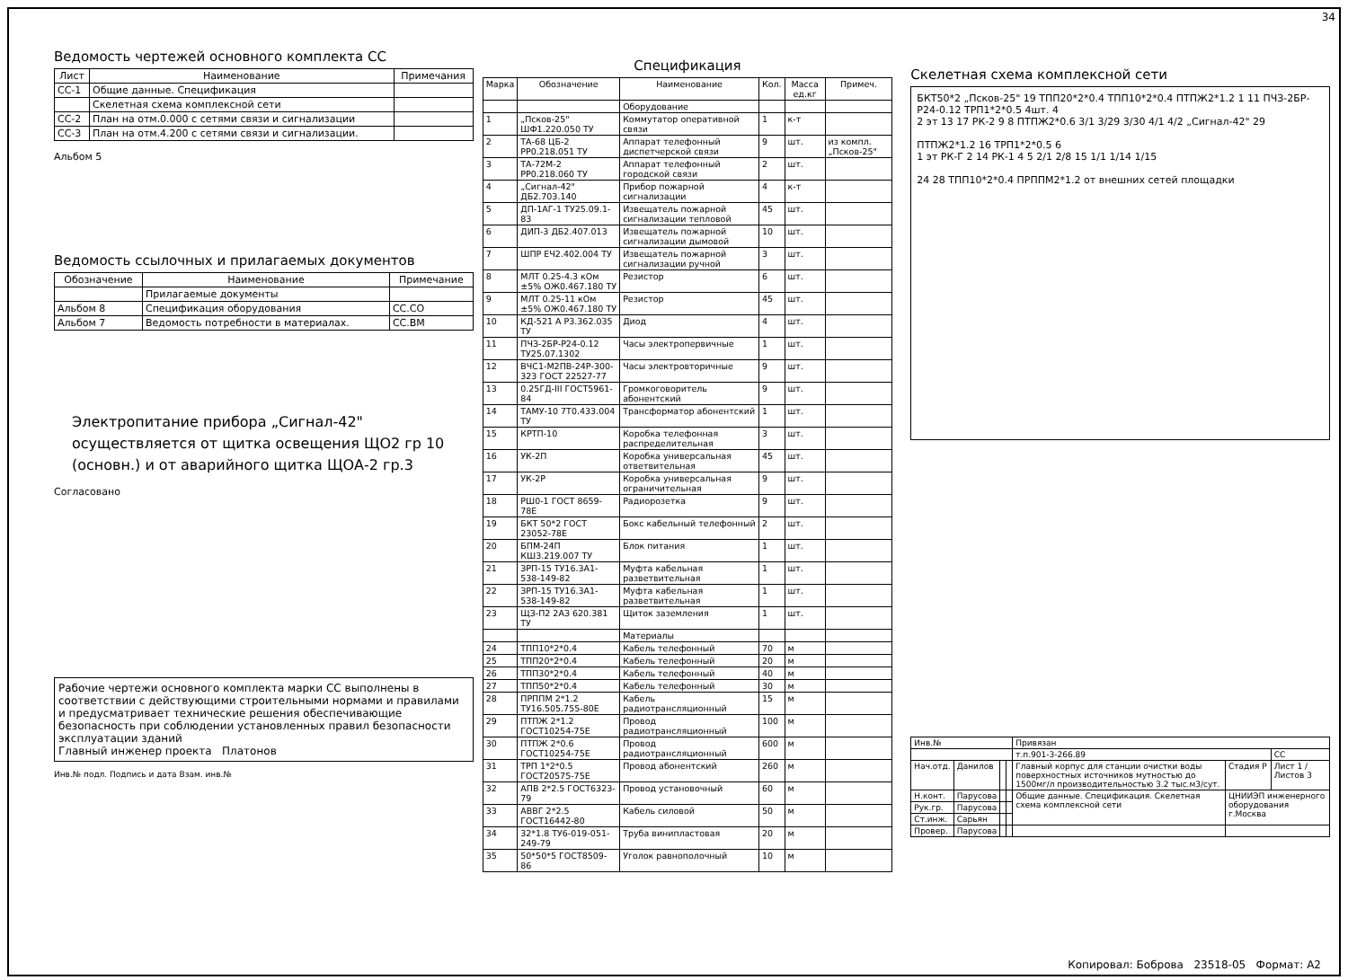34
Ведомость чертежей основного комплекта СС
| Лист | Наименование | Примечания |
| --- | --- | --- |
| СС-1 | Общие данные. Спецификация | |
| | Скелетная схема комплексной сети | |
| СС-2 | План на отм.0.000 с сетями связи и сигнализации | |
| СС-3 | План на отм.4.200 с сетями связи и сигнализации. | |
Альбом 5
Ведомость ссылочных и прилагаемых документов
| Обозначение | Наименование | Примечание |
| --- | --- | --- |
| | Прилагаемые документы | |
| Альбом 8 | Спецификация оборудования | СС.СО |
| Альбом 7 | Ведомость потребности в материалах. | СС.ВМ |
Электропитание прибора „Сигнал-42" осуществляется от щитка освещения ЩО2 гр 10 (основн.) и от аварийного щитка ЩОА-2 гр.3
Согласовано
Рабочие чертежи основного комплекта марки СС выполнены в соответствии с действующими строительными нормами и правилами и предусматривает технические решения обеспечивающие безопасность при соблюдении установленных правил безопасности эксплуатации зданий
Главный инженер проекта Платонов
Инв.№ подл. Подпись и дата Взам. инв.№
Спецификация
| Марка | Обозначение | Наименование | Кол. | Масса ед.кг | Примеч. |
| --- | --- | --- | --- | --- | --- |
| | | Оборудование | | | |
| 1 | „Псков-25" ШФ1.220.050 ТУ | Коммутатор оперативной связи | 1 | к-т | |
| 2 | ТА-68 ЦБ-2 РР0.218.051 ТУ | Аппарат телефонный диспетчерской связи | 9 | шт. | из компл. „Псков-25" |
| 3 | ТА-72М-2 РР0.218.060 ТУ | Аппарат телефонный городской связи | 2 | шт. | |
| 4 | „Сигнал-42" ДБ2.703.140 | Прибор пожарной сигнализации | 4 | к-т | |
| 5 | ДП-1АГ-1 ТУ25.09.1-83 | Извещатель пожарной сигнализации тепловой | 45 | шт. | |
| 6 | ДИП-3 ДБ2.407.013 | Извещатель пожарной сигнализации дымовой | 10 | шт. | |
| 7 | ШПР ЕЧ2.402.004 ТУ | Извещатель пожарной сигнализации ручной | 3 | шт. | |
| 8 | МЛТ 0.25-4.3 кОм ±5% ОЖ0.467.180 ТУ | Резистор | 6 | шт. | |
| 9 | МЛТ 0.25-11 кОм ±5% ОЖ0.467.180 ТУ | Резистор | 45 | шт. | |
| 10 | КД-521 А Р3.362.035 ТУ | Диод | 4 | шт. | |
| 11 | ПЧЗ-2БР-Р24-0.12 ТУ25.07.1302 | Часы электропервичные | 1 | шт. | |
| 12 | ВЧС1-М2ПВ-24Р-300-323 ГОСТ 22527-77 | Часы электровторичные | 9 | шт. | |
| 13 | 0.25ГД-III ГОСТ5961-84 | Громкоговоритель абонентский | 9 | шт. | |
| 14 | ТАМУ-10 7Т0.433.004 ТУ | Трансформатор абонентский | 1 | шт. | |
| 15 | КРТП-10 | Коробка телефонная распределительная | 3 | шт. | |
| 16 | УК-2П | Коробка универсальная ответвительная | 45 | шт. | |
| 17 | УК-2Р | Коробка универсальная ограничительная | 9 | шт. | |
| 18 | РШ0-1 ГОСТ 8659-78Е | Радиорозетка | 9 | шт. | |
| 19 | БКТ 50*2 ГОСТ 23052-78Е | Бокс кабельный телефонный | 2 | шт. | |
| 20 | БПМ-24П КШ3.219.007 ТУ | Блок питания | 1 | шт. | |
| 21 | ЗРП-15 ТУ16.3А1-538-149-82 | Муфта кабельная разветвительная | 1 | шт. | |
| 22 | ЗРП-15 ТУ16.3А1-538-149-82 | Муфта кабельная разветвительная | 1 | шт. | |
| 23 | ЩЗ-П2 2АЗ 620.381 ТУ | Щиток заземления | 1 | шт. | |
| | | Материалы | | | |
| 24 | ТПП10*2*0.4 | Кабель телефонный | 70 | м | |
| 25 | ТПП20*2*0.4 | Кабель телефонный | 20 | м | |
| 26 | ТПП30*2*0.4 | Кабель телефонный | 40 | м | |
| 27 | ТПП50*2*0.4 | Кабель телефонный | 30 | м | |
| 28 | ПРППМ 2*1.2 ТУ16.505.755-80Е | Кабель радиотрансляционный | 15 | м | |
| 29 | ПТПЖ 2*1.2 ГОСТ10254-75Е | Провод радиотрансляционный | 100 | м | |
| 30 | ПТПЖ 2*0.6 ГОСТ10254-75Е | Провод радиотрансляционный | 600 | м | |
| 31 | ТРП 1*2*0.5 ГОСТ20575-75Е | Провод абонентский | 260 | м | |
| 32 | АПВ 2*2.5 ГОСТ6323-79 | Провод установочный | 60 | м | |
| 33 | АВВГ 2*2.5 ГОСТ16442-80 | Кабель силовой | 50 | м | |
| 34 | 32*1.8 ТУ6-019-051-249-79 | Труба винипластовая | 20 | м | |
| 35 | 50*50*5 ГОСТ8509-86 | Уголок равнополочный | 10 | м | |
Скелетная схема комплексной сети
БКТ50*2 „Псков-25" 19 ТПП20*2*0.4 ТПП10*2*0.4 ПТПЖ2*1.2 1 11 ПЧЗ-2БР-Р24-0.12 ТРП1*2*0.5 4шт. 4
2 эт 13 17 РК-2 9 8 ПТПЖ2*0.6 3/1 3/29 3/30 4/1 4/2 „Сигнал-42" 29
ПТПЖ2*1.2 16 ТРП1*2*0.5 6
1 эт РК-Г 2 14 РК-1 4 5 2/1 2/8 15 1/1 1/14 1/15
24 28 ТПП10*2*0.4 ПРППМ2*1.2 от внешних сетей площадки
| Инв.№ | | | | Привязан | | |
| | | | | т.п.901-3-266.89 | | СС |
| Нач.отд. | Данилов | | | Главный корпус для станции очистки воды поверхностных источников мутностью до 1500мг/л производительностью 3.2 тыс.м3/сут. | Стадия Р | Лист 1 / Листов 3 |
| Н.конт. | Парусова | | | Общие данные. Спецификация. Скелетная схема комплексной сети | ЦНИИЭП инженерного оборудования г.Москва | |
| Рук.гр. | Парусова | | | | | |
| Ст.инж. | Сарьян | | | | | |
| Провер. | Парусова | | | | | |
Копировал: Боброва 23518-05 Формат: А2